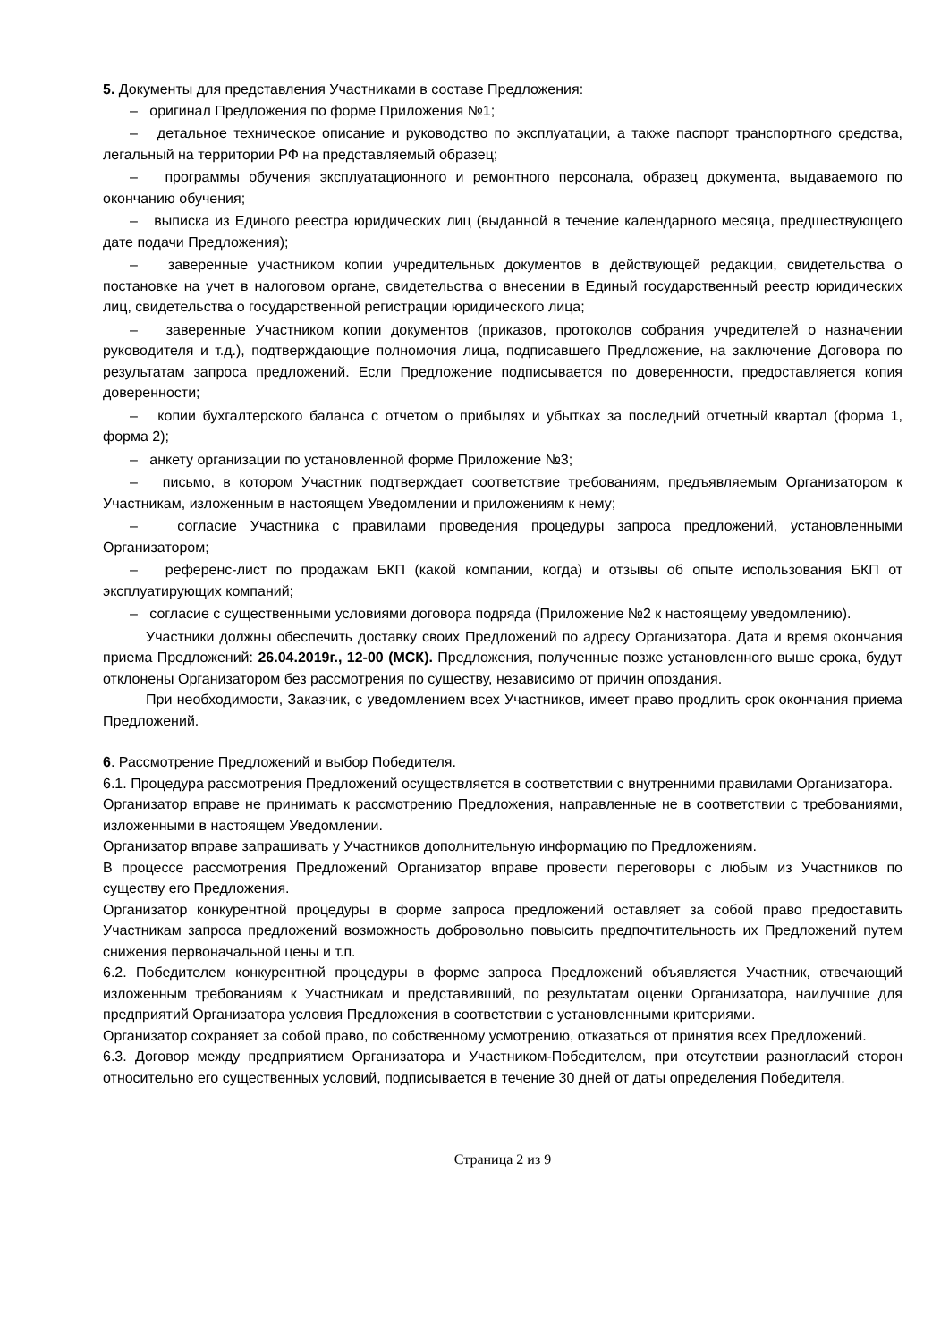5. Документы для представления Участниками в составе Предложения:
– оригинал Предложения по форме Приложения №1;
– детальное техническое описание и руководство по эксплуатации, а также паспорт транспортного средства, легальный на территории РФ на представляемый образец;
– программы обучения эксплуатационного и ремонтного персонала, образец документа, выдаваемого по окончанию обучения;
– выписка из Единого реестра юридических лиц (выданной в течение календарного месяца, предшествующего дате подачи Предложения);
– заверенные участником копии учредительных документов в действующей редакции, свидетельства о постановке на учет в налоговом органе, свидетельства о внесении в Единый государственный реестр юридических лиц, свидетельства о государственной регистрации юридического лица;
– заверенные Участником копии документов (приказов, протоколов собрания учредителей о назначении руководителя и т.д.), подтверждающие полномочия лица, подписавшего Предложение, на заключение Договора по результатам запроса предложений. Если Предложение подписывается по доверенности, предоставляется копия доверенности;
– копии бухгалтерского баланса с отчетом о прибылях и убытках за последний отчетный квартал (форма 1, форма 2);
– анкету организации по установленной форме Приложение №3;
– письмо, в котором Участник подтверждает соответствие требованиям, предъявляемым Организатором к Участникам, изложенным в настоящем Уведомлении и приложениям к нему;
– согласие Участника с правилами проведения процедуры запроса предложений, установленными Организатором;
– референс-лист по продажам БКП (какой компании, когда) и отзывы об опыте использования БКП от эксплуатирующих компаний;
– согласие с существенными условиями договора подряда (Приложение №2 к настоящему уведомлению).
Участники должны обеспечить доставку своих Предложений по адресу Организатора. Дата и время окончания приема Предложений: 26.04.2019г., 12-00 (МСК). Предложения, полученные позже установленного выше срока, будут отклонены Организатором без рассмотрения по существу, независимо от причин опоздания.
При необходимости, Заказчик, с уведомлением всех Участников, имеет право продлить срок окончания приема Предложений.
6. Рассмотрение Предложений и выбор Победителя.
6.1. Процедура рассмотрения Предложений осуществляется в соответствии с внутренними правилами Организатора.
Организатор вправе не принимать к рассмотрению Предложения, направленные не в соответствии с требованиями, изложенными в настоящем Уведомлении.
Организатор вправе запрашивать у Участников дополнительную информацию по Предложениям.
В процессе рассмотрения Предложений Организатор вправе провести переговоры с любым из Участников по существу его Предложения.
Организатор конкурентной процедуры в форме запроса предложений оставляет за собой право предоставить Участникам запроса предложений возможность добровольно повысить предпочтительность их Предложений путем снижения первоначальной цены и т.п.
6.2. Победителем конкурентной процедуры в форме запроса Предложений объявляется Участник, отвечающий изложенным требованиям к Участникам и представивший, по результатам оценки Организатора, наилучшие для предприятий Организатора условия Предложения в соответствии с установленными критериями.
Организатор сохраняет за собой право, по собственному усмотрению, отказаться от принятия всех Предложений.
6.3. Договор между предприятием Организатора и Участником-Победителем, при отсутствии разногласий сторон относительно его существенных условий, подписывается в течение 30 дней от даты определения Победителя.
Страница 2 из 9